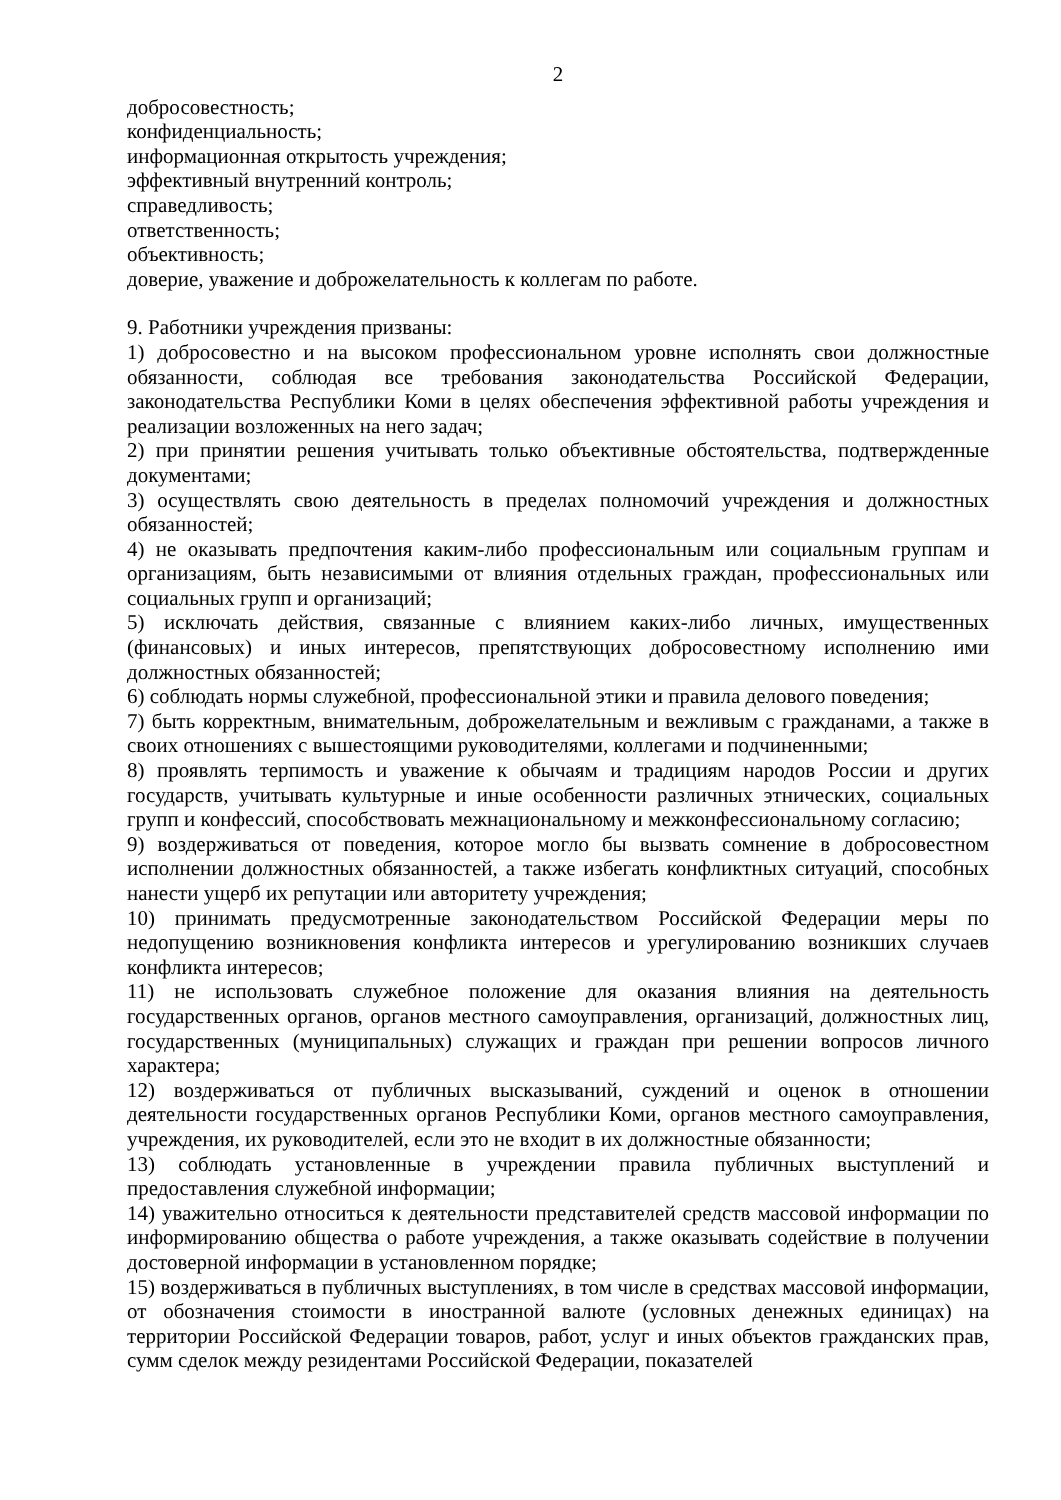2
добросовестность;
конфиденциальность;
информационная открытость учреждения;
эффективный внутренний контроль;
справедливость;
ответственность;
объективность;
доверие, уважение и доброжелательность к коллегам по работе.
9. Работники учреждения призваны:
1) добросовестно и на высоком профессиональном уровне исполнять свои должностные обязанности, соблюдая все требования законодательства Российской Федерации, законодательства Республики Коми в целях обеспечения эффективной работы учреждения и реализации возложенных на него задач;
2) при принятии решения учитывать только объективные обстоятельства, подтвержденные документами;
3) осуществлять свою деятельность в пределах полномочий учреждения и должностных обязанностей;
4) не оказывать предпочтения каким-либо профессиональным или социальным группам и организациям, быть независимыми от влияния отдельных граждан, профессиональных или социальных групп и организаций;
5) исключать действия, связанные с влиянием каких-либо личных, имущественных (финансовых) и иных интересов, препятствующих добросовестному исполнению ими должностных обязанностей;
6) соблюдать нормы служебной, профессиональной этики и правила делового поведения;
7) быть корректным, внимательным, доброжелательным и вежливым с гражданами, а также в своих отношениях с вышестоящими руководителями, коллегами и подчиненными;
8) проявлять терпимость и уважение к обычаям и традициям народов России и других государств, учитывать культурные и иные особенности различных этнических, социальных групп и конфессий, способствовать межнациональному и межконфессиональному согласию;
9) воздерживаться от поведения, которое могло бы вызвать сомнение в добросовестном исполнении должностных обязанностей, а также избегать конфликтных ситуаций, способных нанести ущерб их репутации или авторитету учреждения;
10) принимать предусмотренные законодательством Российской Федерации меры по недопущению возникновения конфликта интересов и урегулированию возникших случаев конфликта интересов;
11) не использовать служебное положение для оказания влияния на деятельность государственных органов, органов местного самоуправления, организаций, должностных лиц, государственных (муниципальных) служащих и граждан при решении вопросов личного характера;
12) воздерживаться от публичных высказываний, суждений и оценок в отношении деятельности государственных органов Республики Коми, органов местного самоуправления, учреждения, их руководителей, если это не входит в их должностные обязанности;
13) соблюдать установленные в учреждении правила публичных выступлений и предоставления служебной информации;
14) уважительно относиться к деятельности представителей средств массовой информации по информированию общества о работе учреждения, а также оказывать содействие в получении достоверной информации в установленном порядке;
15) воздерживаться в публичных выступлениях, в том числе в средствах массовой информации, от обозначения стоимости в иностранной валюте (условных денежных единицах) на территории Российской Федерации товаров, работ, услуг и иных объектов гражданских прав, сумм сделок между резидентами Российской Федерации, показателей